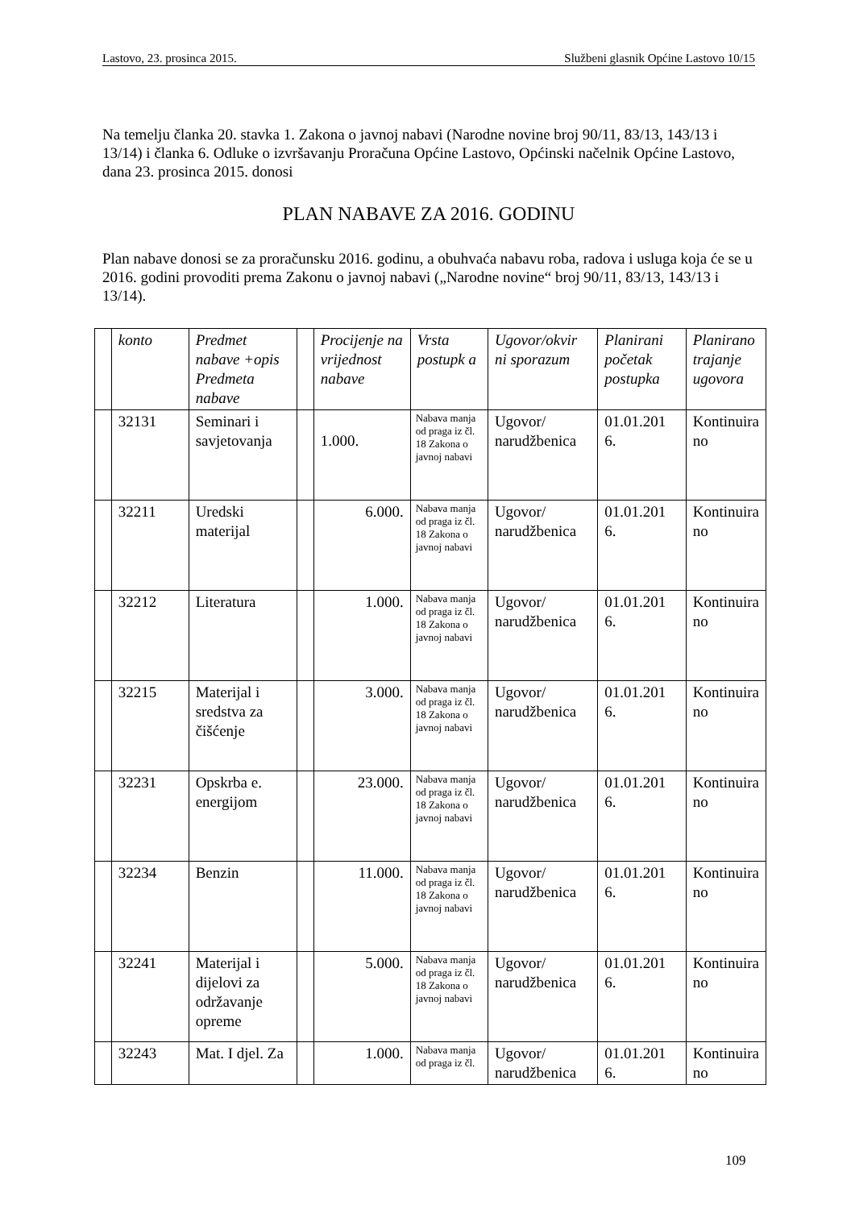Lastovo, 23. prosinca 2015. Službeni glasnik Općine Lastovo 10/15
Na temelju članka 20. stavka 1. Zakona o javnoj nabavi (Narodne novine broj 90/11, 83/13, 143/13 i 13/14) i članka 6. Odluke o izvršavanju Proračuna Općine Lastovo, Općinski načelnik Općine Lastovo, dana 23. prosinca 2015. donosi
PLAN NABAVE ZA 2016. GODINU
Plan nabave donosi se za proračunsku 2016. godinu, a obuhvaća nabavu roba, radova i usluga koja će se u 2016. godini provoditi prema Zakonu o javnoj nabavi („Narodne novine“ broj 90/11, 83/13, 143/13 i 13/14).
| | konto | Predmet nabave +opis Predmeta nabave | | Procijenje na vrijednost nabave | Vrsta postupk a | Ugovor/okvir ni sporazum | Planirani početak postupka | Planirano trajanje ugovora |
| --- | --- | --- | --- | --- | --- | --- | --- | --- |
| | 32131 | Seminari i savjetovanja | | 1.000. | Nabava manja od praga iz čl. 18 Zakona o javnoj nabavi | Ugovor/ narudžbenica | 01.01.201 6. | Kontinuira no |
| | 32211 | Uredski materijal | | 6.000. | Nabava manja od praga iz čl. 18 Zakona o javnoj nabavi | Ugovor/ narudžbenica | 01.01.201 6. | Kontinuira no |
| | 32212 | Literatura | | 1.000. | Nabava manja od praga iz čl. 18 Zakona o javnoj nabavi | Ugovor/ narudžbenica | 01.01.201 6. | Kontinuira no |
| | 32215 | Materijal i sredstva za čišćenje | | 3.000. | Nabava manja od praga iz čl. 18 Zakona o javnoj nabavi | Ugovor/ narudžbenica | 01.01.201 6. | Kontinuira no |
| | 32231 | Opskrba e. energijom | | 23.000. | Nabava manja od praga iz čl. 18 Zakona o javnoj nabavi | Ugovor/ narudžbenica | 01.01.201 6. | Kontinuira no |
| | 32234 | Benzin | | 11.000. | Nabava manja od praga iz čl. 18 Zakona o javnoj nabavi | Ugovor/ narudžbenica | 01.01.201 6. | Kontinuira no |
| | 32241 | Materijal i dijelovi za održavanje opreme | | 5.000. | Nabava manja od praga iz čl. 18 Zakona o javnoj nabavi | Ugovor/ narudžbenica | 01.01.201 6. | Kontinuira no |
| | 32243 | Mat. I djel. Za | | 1.000. | Nabava manja od praga iz čl. | Ugovor/ narudžbenica | 01.01.201 6. | Kontinuira no |
109